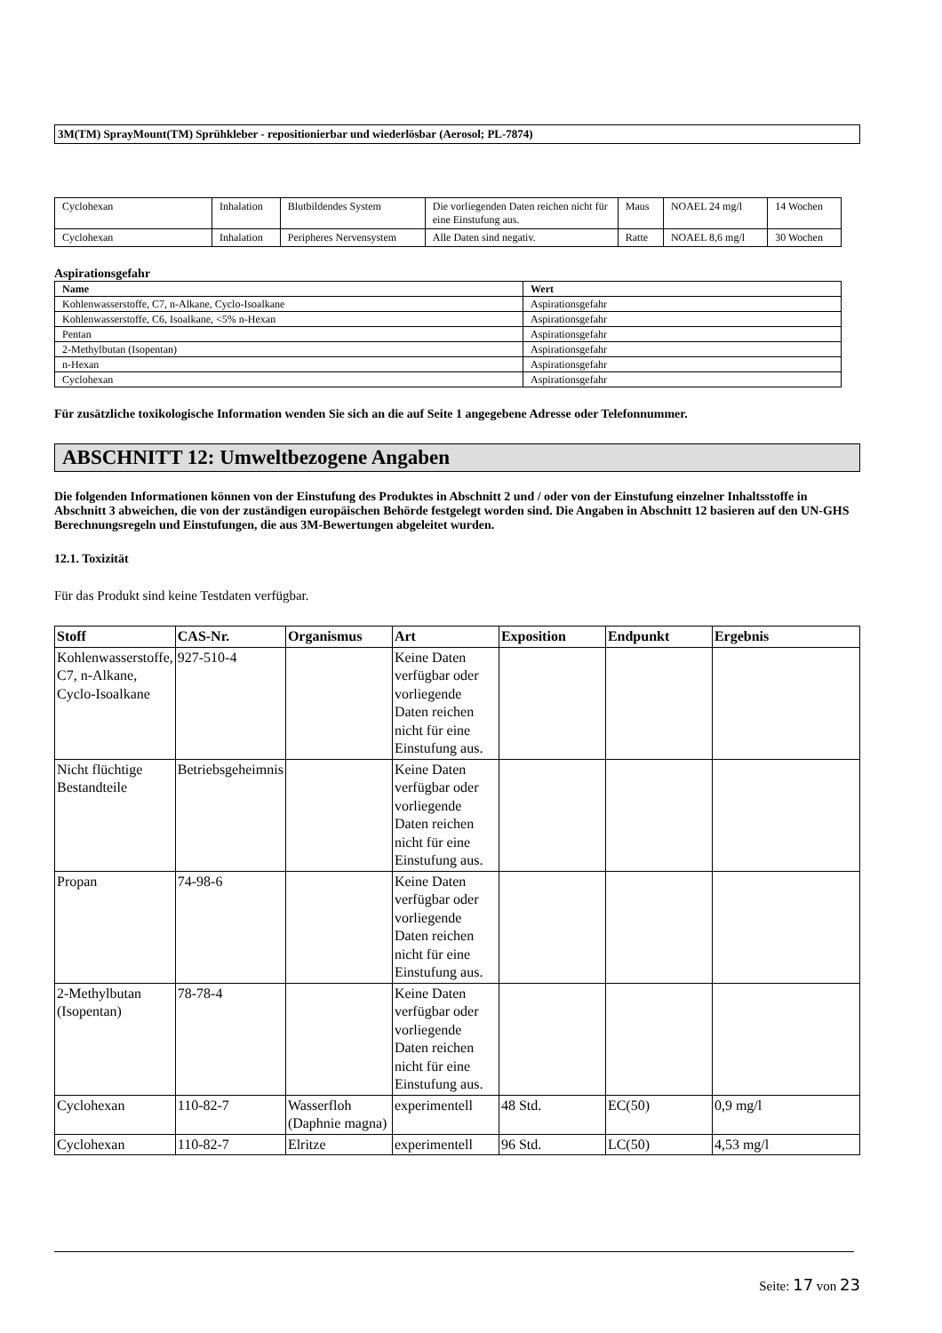3M(TM) SprayMount(TM) Sprühkleber - repositionierbar und wiederlösbar (Aerosol; PL-7874)
| Cyclohexan | Inhalation | Blutbildendes System | Die vorliegenden Daten reichen nicht für eine Einstufung aus. | Maus | NOAEL 24 mg/l | 14 Wochen |
| Cyclohexan | Inhalation | Peripheres Nervensystem | Alle Daten sind negativ. | Ratte | NOAEL 8,6 mg/l | 30 Wochen |
Aspirationsgefahr
| Name | Wert |
| --- | --- |
| Kohlenwasserstoffe, C7, n-Alkane, Cyclo-Isoalkane | Aspirationsgefahr |
| Kohlenwasserstoffe, C6, Isoalkane, <5% n-Hexan | Aspirationsgefahr |
| Pentan | Aspirationsgefahr |
| 2-Methylbutan (Isopentan) | Aspirationsgefahr |
| n-Hexan | Aspirationsgefahr |
| Cyclohexan | Aspirationsgefahr |
Für zusätzliche toxikologische Information wenden Sie sich an die auf Seite 1 angegebene Adresse oder Telefonnummer.
ABSCHNITT 12: Umweltbezogene Angaben
Die folgenden Informationen können von der Einstufung des Produktes in Abschnitt 2 und / oder von der Einstufung einzelner Inhaltsstoffe in Abschnitt 3 abweichen, die von der zuständigen europäischen Behörde festgelegt worden sind. Die Angaben in Abschnitt 12 basieren auf den UN-GHS Berechnungsregeln und Einstufungen, die aus 3M-Bewertungen abgeleitet wurden.
12.1. Toxizität
Für das Produkt sind keine Testdaten verfügbar.
| Stoff | CAS-Nr. | Organismus | Art | Exposition | Endpunkt | Ergebnis |
| --- | --- | --- | --- | --- | --- | --- |
| Kohlenwasserstoffe, C7, n-Alkane, Cyclo-Isoalkane | 927-510-4 | | Keine Daten verfügbar oder vorliegende Daten reichen nicht für eine Einstufung aus. | | | |
| Nicht flüchtige Bestandteile | Betriebsgeheimnis | | Keine Daten verfügbar oder vorliegende Daten reichen nicht für eine Einstufung aus. | | | |
| Propan | 74-98-6 | | Keine Daten verfügbar oder vorliegende Daten reichen nicht für eine Einstufung aus. | | | |
| 2-Methylbutan (Isopentan) | 78-78-4 | | Keine Daten verfügbar oder vorliegende Daten reichen nicht für eine Einstufung aus. | | | |
| Cyclohexan | 110-82-7 | Wasserfloh (Daphnie magna) | experimentell | 48 Std. | EC(50) | 0,9 mg/l |
| Cyclohexan | 110-82-7 | Elritze | experimentell | 96 Std. | LC(50) | 4,53 mg/l |
Seite: 17 von 23